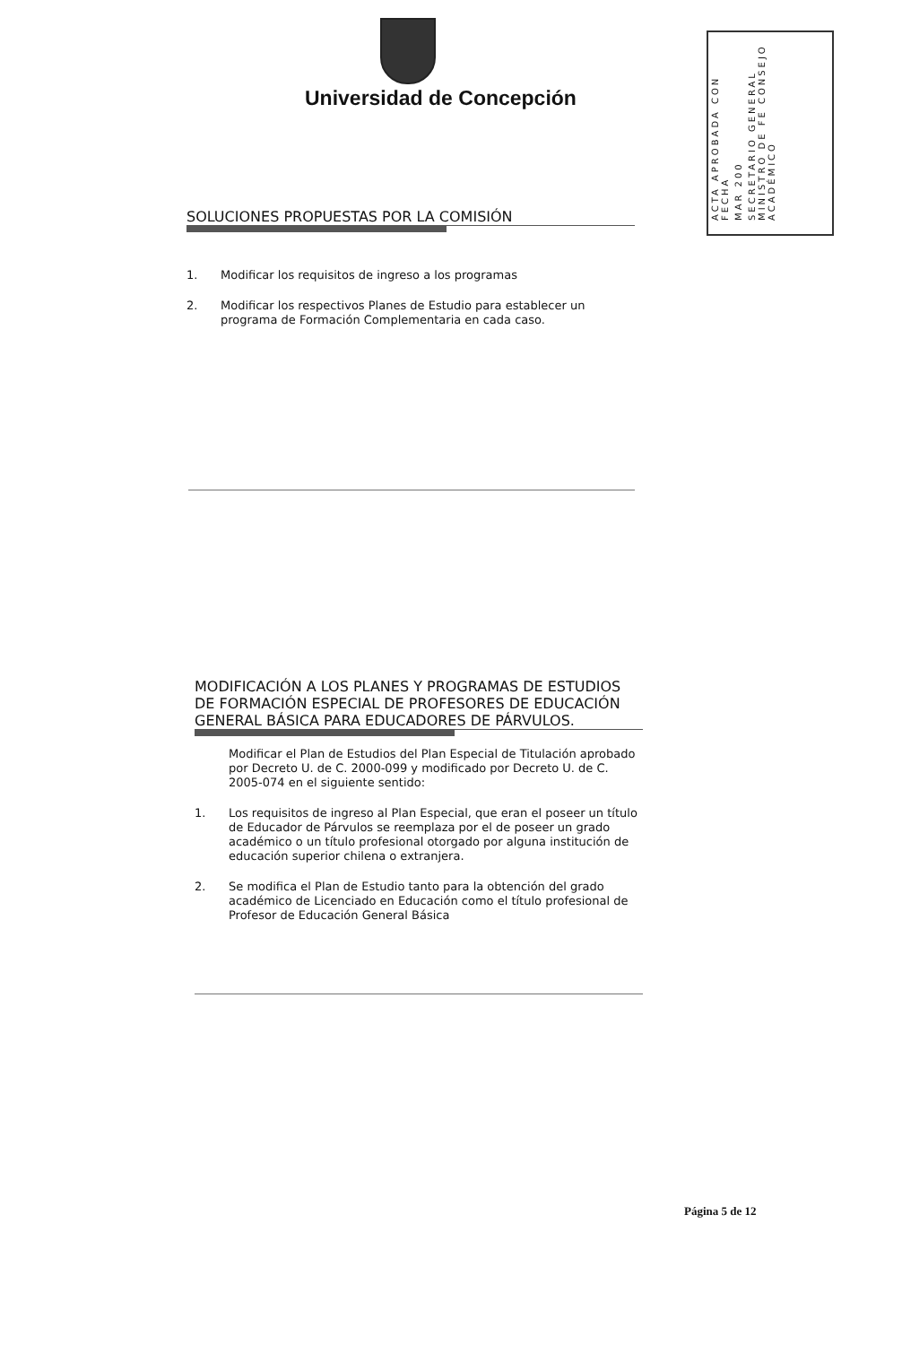Universidad de Concepción
ACTA APROBADA CON FECHA
MAR 200
SECRETARIO GENERAL MINISTRO DE FE CONSEJO ACADÉMICO
SOLUCIONES PROPUESTAS POR LA COMISIÓN
1. Modificar los requisitos de ingreso a los programas
2. Modificar los respectivos Planes de Estudio para establecer un programa de Formación Complementaria en cada caso.
MODIFICACIÓN A LOS PLANES Y PROGRAMAS DE ESTUDIOS DE FORMACIÓN ESPECIAL DE PROFESORES DE EDUCACIÓN GENERAL BÁSICA PARA EDUCADORES DE PÁRVULOS.
Modificar el Plan de Estudios del Plan Especial de Titulación aprobado por Decreto U. de C. 2000-099 y modificado por Decreto U. de C. 2005-074 en el siguiente sentido:
1. Los requisitos de ingreso al Plan Especial, que eran el poseer un título de Educador de Párvulos se reemplaza por el de poseer un grado académico o un título profesional otorgado por alguna institución de educación superior chilena o extranjera.
2. Se modifica el Plan de Estudio tanto para la obtención del grado académico de Licenciado en Educación como el título profesional de Profesor de Educación General Básica
Página 5 de 12